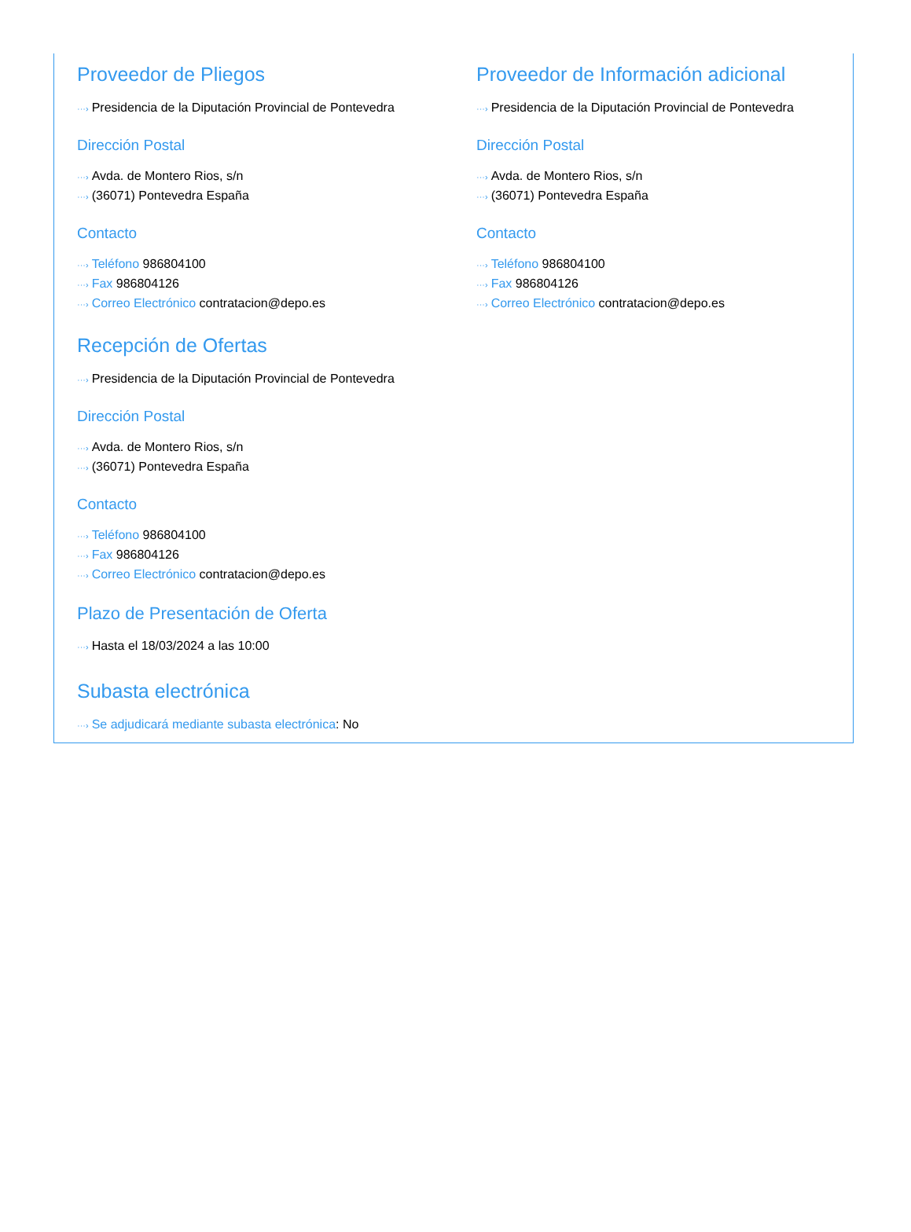Proveedor de Pliegos
···› Presidencia de la Diputación Provincial de Pontevedra
Dirección Postal
···› Avda. de Montero Rios, s/n
···› (36071) Pontevedra España
Contacto
···› Teléfono 986804100
···› Fax 986804126
···› Correo Electrónico contratacion@depo.es
Proveedor de Información adicional
···› Presidencia de la Diputación Provincial de Pontevedra
Dirección Postal
···› Avda. de Montero Rios, s/n
···› (36071) Pontevedra España
Contacto
···› Teléfono 986804100
···› Fax 986804126
···› Correo Electrónico contratacion@depo.es
Recepción de Ofertas
···› Presidencia de la Diputación Provincial de Pontevedra
Dirección Postal
···› Avda. de Montero Rios, s/n
···› (36071) Pontevedra España
Contacto
···› Teléfono 986804100
···› Fax 986804126
···› Correo Electrónico contratacion@depo.es
Plazo de Presentación de Oferta
···› Hasta el 18/03/2024 a las 10:00
Subasta electrónica
···› Se adjudicará mediante subasta electrónica: No